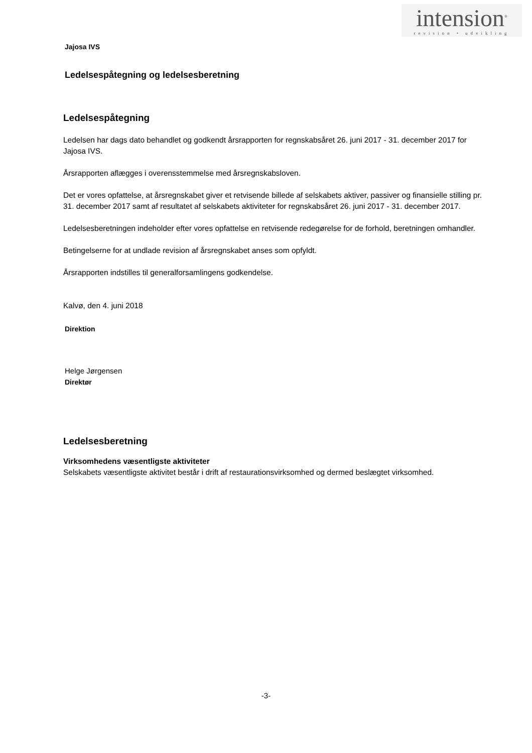intension<sup>®</sup>
revision • udvikling
Jajosa IVS
Ledelsespåtegning og ledelsesberetning
Ledelsespåtegning
Ledelsen har dags dato behandlet og godkendt årsrapporten for regnskabsåret 26. juni 2017 - 31. december 2017 for Jajosa IVS.
Årsrapporten aflægges i overensstemmelse med årsregnskabsloven.
Det er vores opfattelse, at årsregnskabet giver et retvisende billede af selskabets aktiver, passiver og finansielle stilling pr. 31. december 2017 samt af resultatet af selskabets aktiviteter for regnskabsåret 26. juni 2017 - 31. december 2017.
Ledelsesberetningen indeholder efter vores opfattelse en retvisende redegørelse for de forhold, beretningen omhandler.
Betingelserne for at undlade revision af årsregnskabet anses som opfyldt.
Årsrapporten indstilles til generalforsamlingens godkendelse.
Kalvø, den 4. juni 2018
Direktion
Helge Jørgensen
Direktør
Ledelsesberetning
Virksomhedens væsentligste aktiviteter
Selskabets væsentligste aktivitet består i drift af restaurationsvirksomhed og dermed beslægtet virksomhed.
-3-